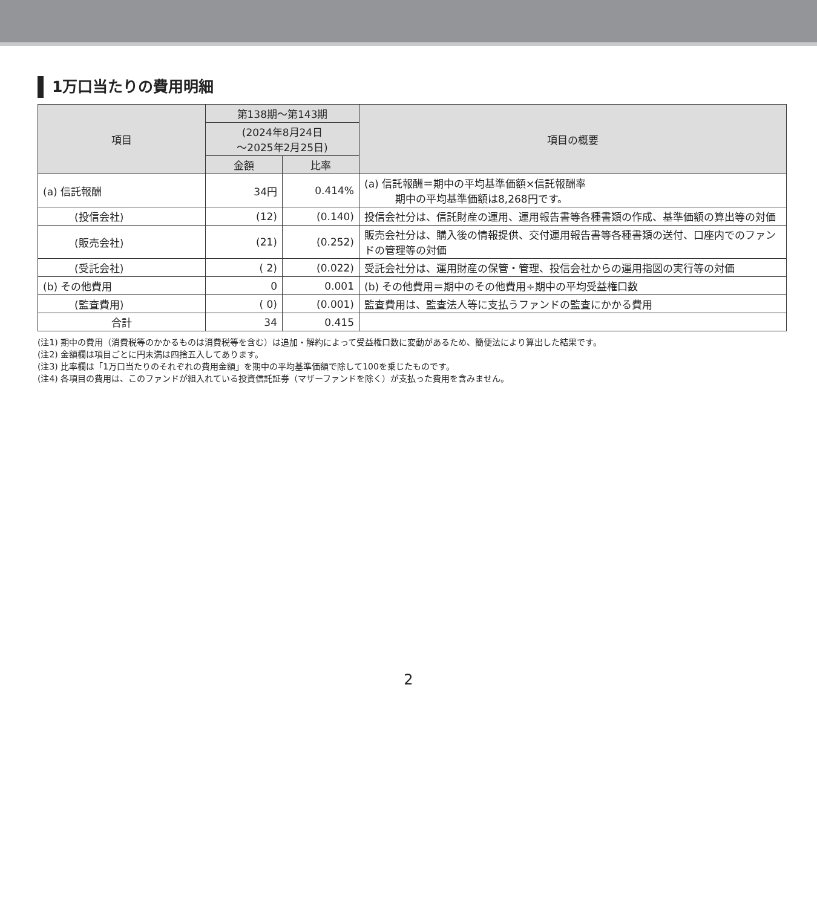1万口当たりの費用明細
| 項目 | 第138期〜第143期 | | 項目の概要 |
| --- | --- | --- | --- |
| | (2024年8月24日 〜2025年2月25日) | | |
| | 金額 | 比率 | |
| (a) 信託報酬 | 34円 | 0.414% | (a) 信託報酬＝期中の平均基準価額×信託報酬率 期中の平均基準価額は8,268円です。 |
| (投信会社) | (12) | (0.140) | 投信会社分は、信託財産の運用、運用報告書等各種書類の作成、基準価額の算出等の対価 |
| (販売会社) | (21) | (0.252) | 販売会社分は、購入後の情報提供、交付運用報告書等各種書類の送付、口座内でのファンドの管理等の対価 |
| (受託会社) | ( 2) | (0.022) | 受託会社分は、運用財産の保管・管理、投信会社からの運用指図の実行等の対価 |
| (b) その他費用 | 0 | 0.001 | (b) その他費用＝期中のその他費用÷期中の平均受益権口数 |
| (監査費用) | ( 0) | (0.001) | 監査費用は、監査法人等に支払うファンドの監査にかかる費用 |
| 合計 | 34 | 0.415 | |
(注1) 期中の費用（消費税等のかかるものは消費税等を含む）は追加・解約によって受益権口数に変動があるため、簡便法により算出した結果です。
(注2) 金額欄は項目ごとに円未満は四捨五入してあります。
(注3) 比率欄は「1万口当たりのそれぞれの費用金額」を期中の平均基準価額で除して100を乗じたものです。
(注4) 各項目の費用は、このファンドが組入れている投資信託証券（マザーファンドを除く）が支払った費用を含みません。
2